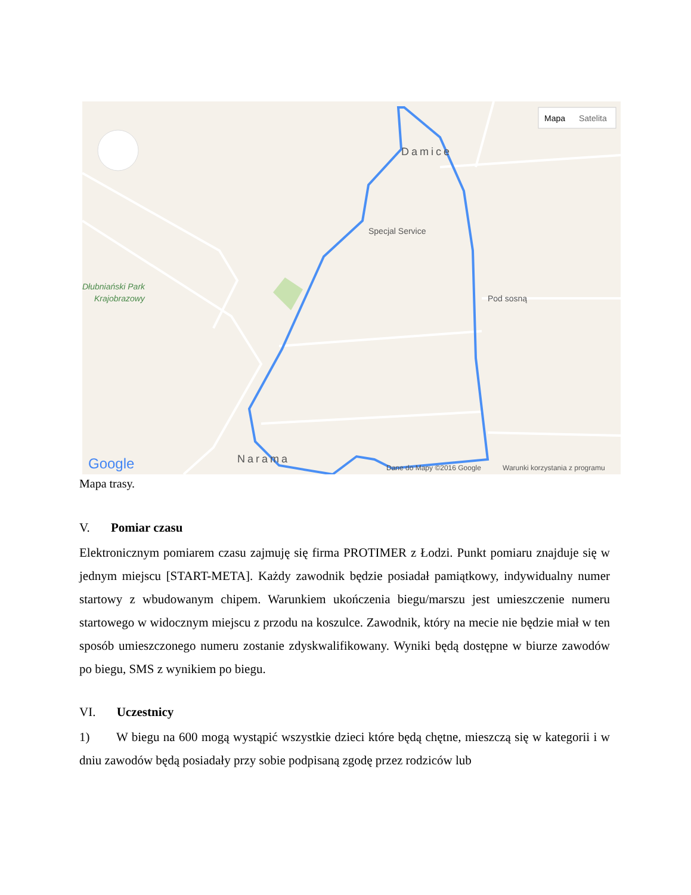Damice
Specjal Service
Pod sosną
Dłubniański Park
Krajobrazowy
Narama
Google
Dane do Mapy ©2016 Google
Warunki korzystania z programu
Mapa
Satelita
Mapa trasy.
V. Pomiar czasu
Elektronicznym pomiarem czasu zajmuję się firma PROTIMER z Łodzi. Punkt pomiaru znajduje się w jednym miejscu [START-META]. Każdy zawodnik będzie posiadał pamiątkowy, indywidualny numer startowy z wbudowanym chipem. Warunkiem ukończenia biegu/marszu jest umieszczenie numeru startowego w widocznym miejscu z przodu na koszulce. Zawodnik, który na mecie nie będzie miał w ten sposób umieszczonego numeru zostanie zdyskwalifikowany. Wyniki będą dostępne w biurze zawodów po biegu, SMS z wynikiem po biegu.
VI. Uczestnicy
1) W biegu na 600 mogą wystąpić wszystkie dzieci które będą chętne, mieszczą się w kategorii i w dniu zawodów będą posiadały przy sobie podpisaną zgodę przez rodziców lub